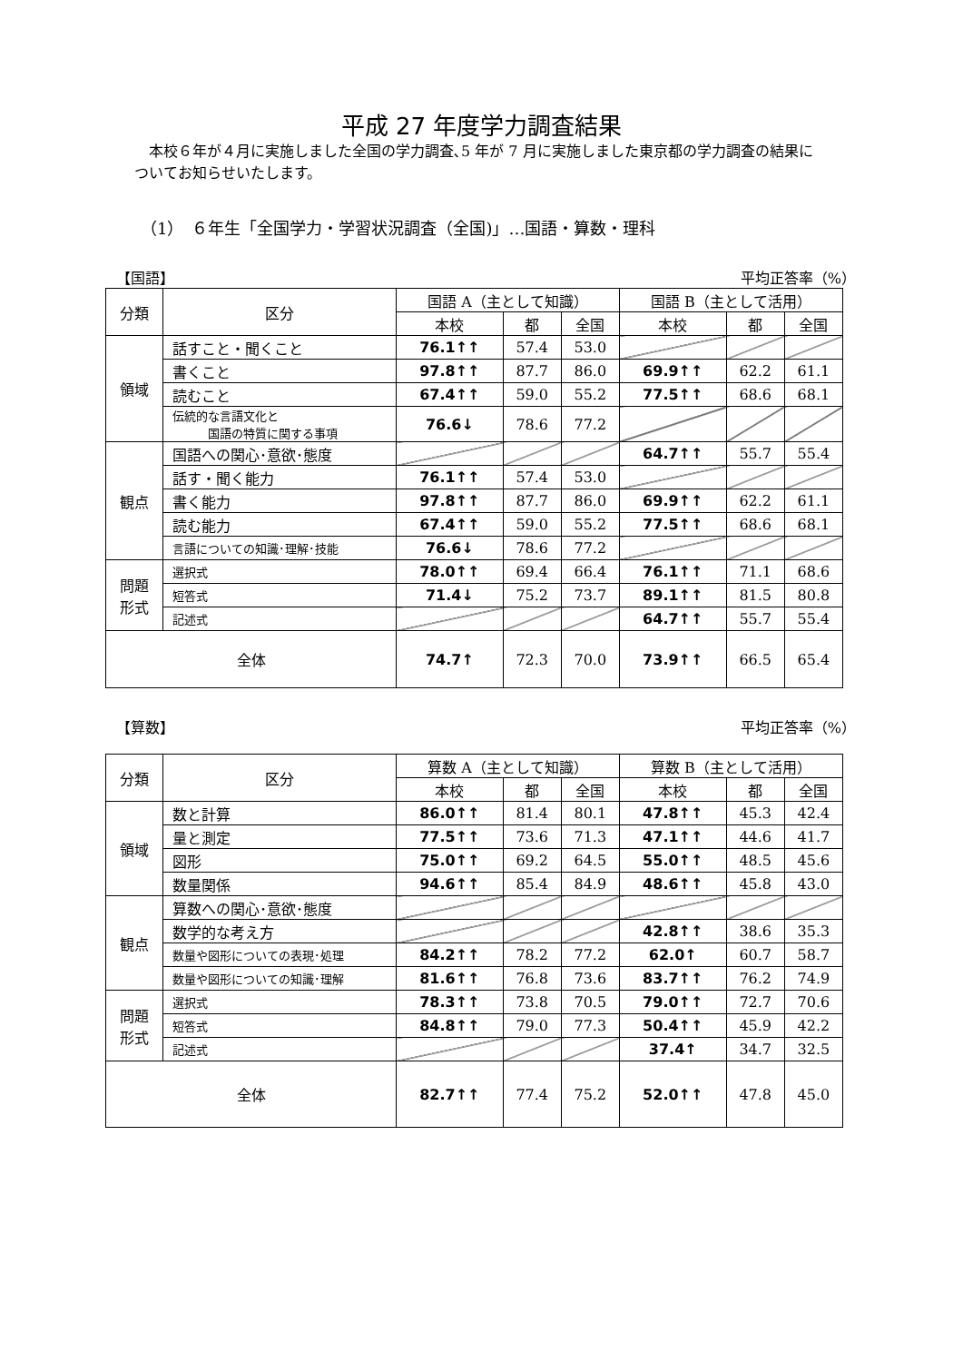平成 27 年度学力調査結果
本校６年が４月に実施しました全国の学力調査､5 年が 7 月に実施しました東京都の学力調査の結果についてお知らせいたします。
（1）　６年生「全国学力・学習状況調査（全国)」…国語・算数・理科
【国語】 平均正答率（%）
| 分類 | 区分 | 国語 A（主として知識） | | | 国語 B（主として活用） | | |
| --- | --- | --- | --- | --- | --- | --- | --- |
| | | 本校 | 都 | 全国 | 本校 | 都 | 全国 |
| 領域 | 話すこと・聞くこと | 76.1↑↑ | 57.4 | 53.0 | | | |
| | 書くこと | 97.8↑↑ | 87.7 | 86.0 | 69.9↑↑ | 62.2 | 61.1 |
| | 読むこと | 67.4↑↑ | 59.0 | 55.2 | 77.5↑↑ | 68.6 | 68.1 |
| | 伝統的な言語文化と 国語の特質に関する事項 | 76.6↓ | 78.6 | 77.2 | | | |
| 観点 | 国語への関心･意欲･態度 | | | | 64.7↑↑ | 55.7 | 55.4 |
| | 話す・聞く能力 | 76.1↑↑ | 57.4 | 53.0 | | | |
| | 書く能力 | 97.8↑↑ | 87.7 | 86.0 | 69.9↑↑ | 62.2 | 61.1 |
| | 読む能力 | 67.4↑↑ | 59.0 | 55.2 | 77.5↑↑ | 68.6 | 68.1 |
| | 言語についての知識･理解･技能 | 76.6↓ | 78.6 | 77.2 | | | |
| 問題 形式 | 選択式 | 78.0↑↑ | 69.4 | 66.4 | 76.1↑↑ | 71.1 | 68.6 |
| | 短答式 | 71.4↓ | 75.2 | 73.7 | 89.1↑↑ | 81.5 | 80.8 |
| | 記述式 | | | | 64.7↑↑ | 55.7 | 55.4 |
| 全体 | | 74.7↑ | 72.3 | 70.0 | 73.9↑↑ | 66.5 | 65.4 |
【算数】 平均正答率（%）
| 分類 | 区分 | 算数 A（主として知識） | | | 算数 B（主として活用） | | |
| --- | --- | --- | --- | --- | --- | --- | --- |
| | | 本校 | 都 | 全国 | 本校 | 都 | 全国 |
| 領域 | 数と計算 | 86.0↑↑ | 81.4 | 80.1 | 47.8↑↑ | 45.3 | 42.4 |
| | 量と測定 | 77.5↑↑ | 73.6 | 71.3 | 47.1↑↑ | 44.6 | 41.7 |
| | 図形 | 75.0↑↑ | 69.2 | 64.5 | 55.0↑↑ | 48.5 | 45.6 |
| | 数量関係 | 94.6↑↑ | 85.4 | 84.9 | 48.6↑↑ | 45.8 | 43.0 |
| 観点 | 算数への関心･意欲･態度 | | | | | | |
| | 数学的な考え方 | | | | 42.8↑↑ | 38.6 | 35.3 |
| | 数量や図形についての表現･処理 | 84.2↑↑ | 78.2 | 77.2 | 62.0↑ | 60.7 | 58.7 |
| | 数量や図形についての知識･理解 | 81.6↑↑ | 76.8 | 73.6 | 83.7↑↑ | 76.2 | 74.9 |
| 問題 形式 | 選択式 | 78.3↑↑ | 73.8 | 70.5 | 79.0↑↑ | 72.7 | 70.6 |
| | 短答式 | 84.8↑↑ | 79.0 | 77.3 | 50.4↑↑ | 45.9 | 42.2 |
| | 記述式 | | | | 37.4↑ | 34.7 | 32.5 |
| 全体 | | 82.7↑↑ | 77.4 | 75.2 | 52.0↑↑ | 47.8 | 45.0 |